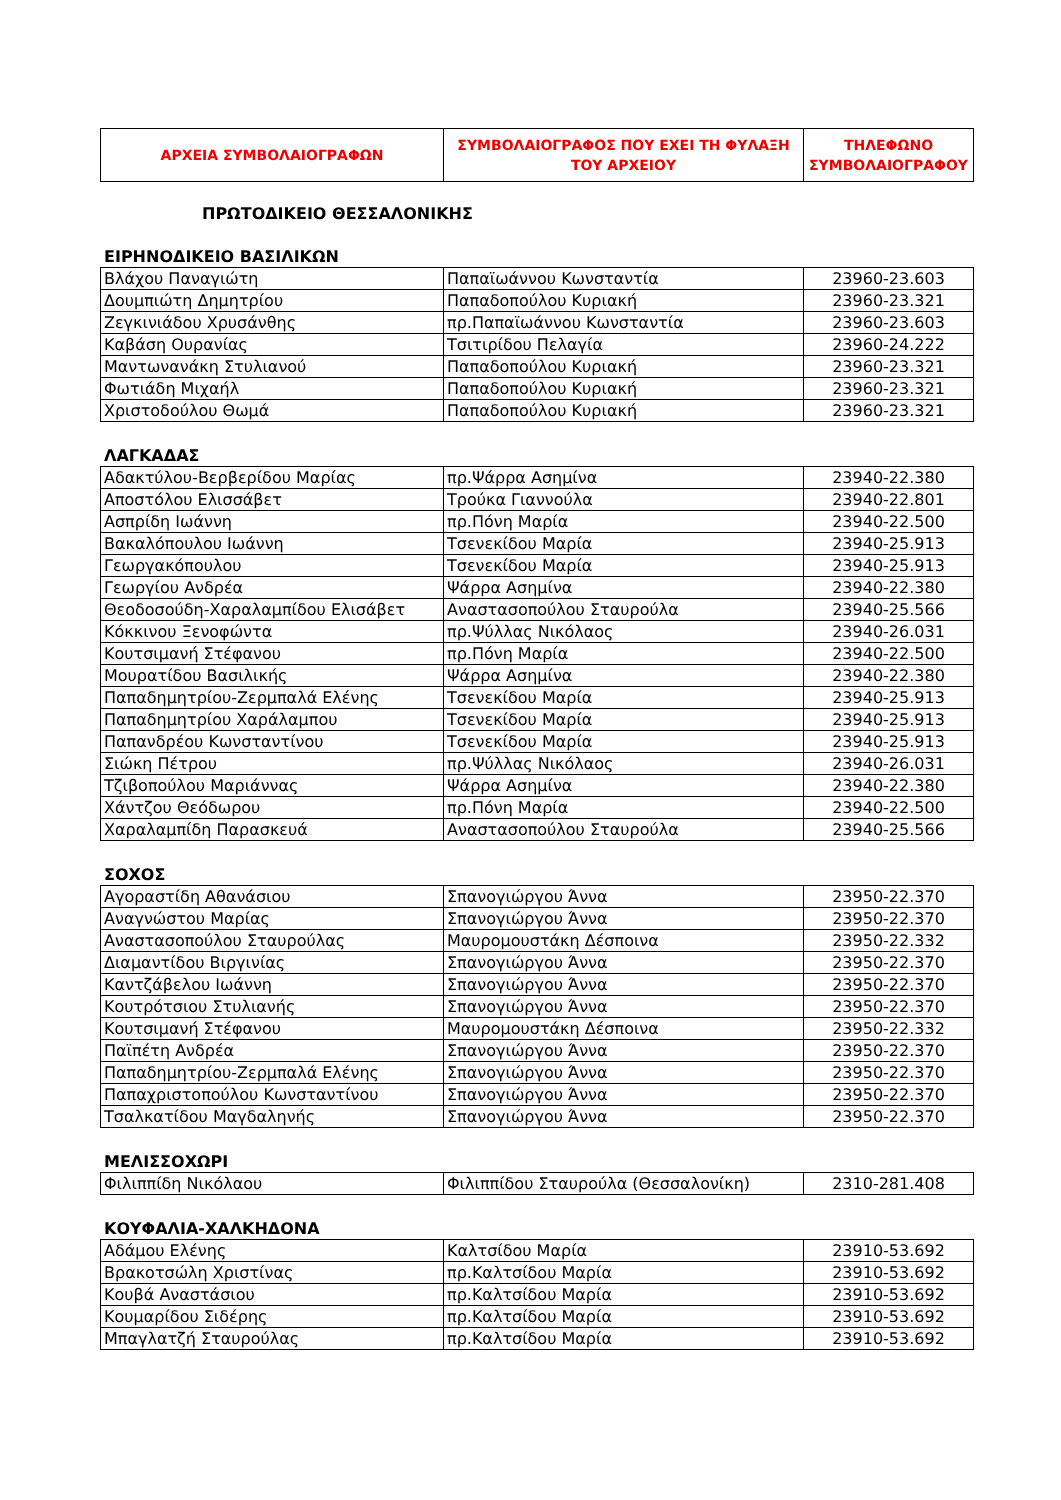| ΑΡΧΕΙΑ ΣΥΜΒΟΛΑΙΟΓΡΑΦΩΝ | ΣΥΜΒΟΛΑΙΟΓΡΑΦΟΣ ΠΟΥ ΕΧΕΙ ΤΗ ΦΥΛΑΞΗ ΤΟΥ ΑΡΧΕΙΟΥ | ΤΗΛΕΦΩΝΟ ΣΥΜΒΟΛΑΙΟΓΡΑΦΟΥ |
| --- | --- | --- |
ΠΡΩΤΟΔΙΚΕΙΟ ΘΕΣΣΑΛΟΝΙΚΗΣ
ΕΙΡΗΝΟΔΙΚΕΙΟ ΒΑΣΙΛΙΚΩΝ
| Βλάχου Παναγιώτη | Παπαϊωάννου Κωνσταντία | 23960-23.603 |
| Δουμπιώτη Δημητρίου | Παπαδοπούλου Κυριακή | 23960-23.321 |
| Ζεγκινιάδου Χρυσάνθης | πρ.Παπαϊωάννου Κωνσταντία | 23960-23.603 |
| Καβάση Ουρανίας | Τσιτιρίδου Πελαγία | 23960-24.222 |
| Μαντωνανάκη Στυλιανού | Παπαδοπούλου Κυριακή | 23960-23.321 |
| Φωτιάδη Μιχαήλ | Παπαδοπούλου Κυριακή | 23960-23.321 |
| Χριστοδούλου Θωμά | Παπαδοπούλου Κυριακή | 23960-23.321 |
ΛΑΓΚΑΔΑΣ
| Αδακτύλου-Βερβερίδου Μαρίας | πρ.Ψάρρα Ασημίνα | 23940-22.380 |
| Αποστόλου Ελισσάβετ | Τρούκα Γιαννούλα | 23940-22.801 |
| Ασπρίδη Ιωάννη | πρ.Πόνη Μαρία | 23940-22.500 |
| Βακαλόπουλου Ιωάννη | Τσενεκίδου Μαρία | 23940-25.913 |
| Γεωργακόπουλου | Τσενεκίδου Μαρία | 23940-25.913 |
| Γεωργίου Ανδρέα | Ψάρρα Ασημίνα | 23940-22.380 |
| Θεοδοσούδη-Χαραλαμπίδου Ελισάβετ | Αναστασοπούλου Σταυρούλα | 23940-25.566 |
| Κόκκινου Ξενοφώντα | πρ.Ψύλλας Νικόλαος | 23940-26.031 |
| Κουτσιμανή Στέφανου | πρ.Πόνη Μαρία | 23940-22.500 |
| Μουρατίδου Βασιλικής | Ψάρρα Ασημίνα | 23940-22.380 |
| Παπαδημητρίου-Ζερμπαλά Ελένης | Τσενεκίδου Μαρία | 23940-25.913 |
| Παπαδημητρίου Χαράλαμπου | Τσενεκίδου Μαρία | 23940-25.913 |
| Παπανδρέου Κωνσταντίνου | Τσενεκίδου Μαρία | 23940-25.913 |
| Σιώκη Πέτρου | πρ.Ψύλλας Νικόλαος | 23940-26.031 |
| Τζιβοπούλου Μαριάννας | Ψάρρα Ασημίνα | 23940-22.380 |
| Χάντζου Θεόδωρου | πρ.Πόνη Μαρία | 23940-22.500 |
| Χαραλαμπίδη Παρασκευά | Αναστασοπούλου Σταυρούλα | 23940-25.566 |
ΣΟΧΟΣ
| Αγοραστίδη Αθανάσιου | Σπανογιώργου Άννα | 23950-22.370 |
| Αναγνώστου Μαρίας | Σπανογιώργου Άννα | 23950-22.370 |
| Αναστασοπούλου Σταυρούλας | Μαυρομουστάκη Δέσποινα | 23950-22.332 |
| Διαμαντίδου Βιργινίας | Σπανογιώργου Άννα | 23950-22.370 |
| Καντζάβελου Ιωάννη | Σπανογιώργου Άννα | 23950-22.370 |
| Κουτρότσιου Στυλιανής | Σπανογιώργου Άννα | 23950-22.370 |
| Κουτσιμανή Στέφανου | Μαυρομουστάκη Δέσποινα | 23950-22.332 |
| Παϊπέτη Ανδρέα | Σπανογιώργου Άννα | 23950-22.370 |
| Παπαδημητρίου-Ζερμπαλά Ελένης | Σπανογιώργου Άννα | 23950-22.370 |
| Παπαχριστοπούλου Κωνσταντίνου | Σπανογιώργου Άννα | 23950-22.370 |
| Τσαλκατίδου Μαγδαληνής | Σπανογιώργου Άννα | 23950-22.370 |
ΜΕΛΙΣΣΟΧΩΡΙ
| Φιλιππίδη Νικόλαου | Φιλιππίδου Σταυρούλα (Θεσσαλονίκη) | 2310-281.408 |
ΚΟΥΦΑΛΙΑ-ΧΑΛΚΗΔΟΝΑ
| Αδάμου Ελένης | Καλτσίδου Μαρία | 23910-53.692 |
| Βρακοτσώλη Χριστίνας | πρ.Καλτσίδου Μαρία | 23910-53.692 |
| Κουβά Αναστάσιου | πρ.Καλτσίδου Μαρία | 23910-53.692 |
| Κουμαρίδου Σιδέρης | πρ.Καλτσίδου Μαρία | 23910-53.692 |
| Μπαγλατζή Σταυρούλας | πρ.Καλτσίδου Μαρία | 23910-53.692 |